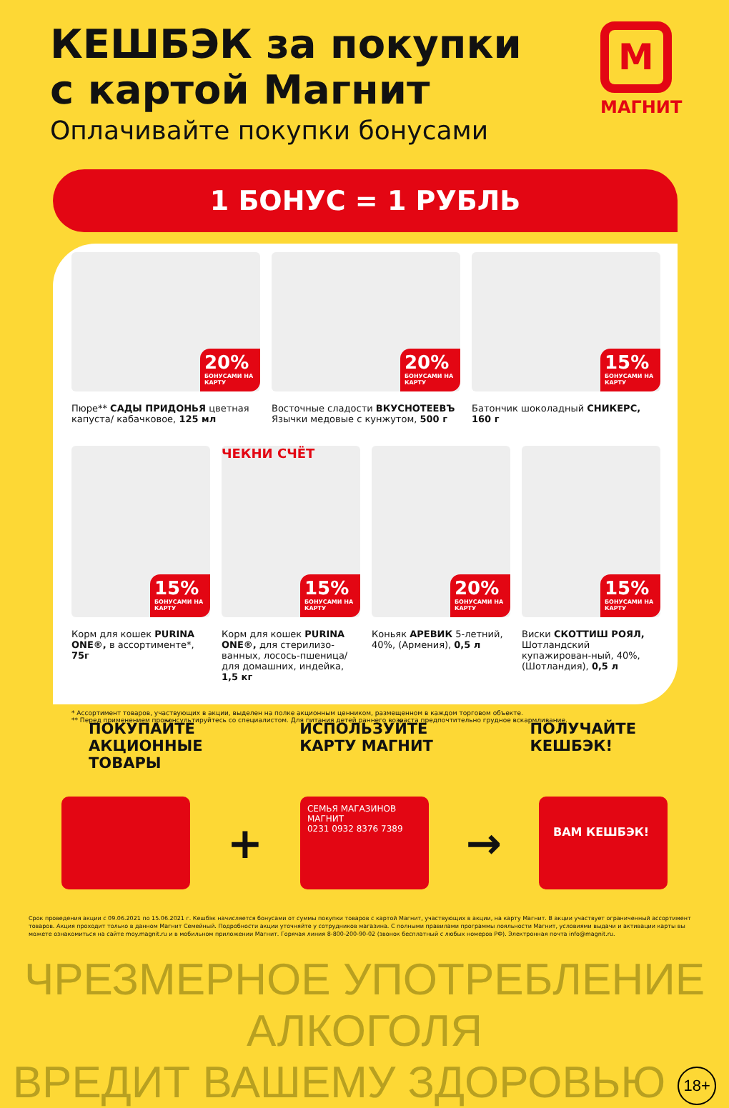КЕШБЭК за покупки
с картой Магнит
Оплачивайте покупки бонусами
М
МАГНИТ
1 БОНУС = 1 РУБЛЬ
20%
БОНУСАМИ НА КАРТУ
Пюре** САДЫ ПРИДОНЬЯ цветная капуста/ кабачковое, 125 мл
20%
БОНУСАМИ НА КАРТУ
Восточные сладости ВКУСНОТЕЕВЪ Язычки медовые с кунжутом, 500 г
15%
БОНУСАМИ НА КАРТУ
Батончик шоколадный СНИКЕРС, 160 г
15%
БОНУСАМИ НА КАРТУ
Корм для кошек PURINA ONE®, в ассортименте*, 75г
ЧЕКНИ СЧЁТ
15%
БОНУСАМИ НА КАРТУ
Корм для кошек PURINA ONE®, для стерилизо-ванных, лосось-пшеница/для домашних, индейка, 1,5 кг
20%
БОНУСАМИ НА КАРТУ
Коньяк АРЕВИК 5-летний, 40%, (Армения), 0,5 л
15%
БОНУСАМИ НА КАРТУ
Виски СКОТТИШ РОЯЛ, Шотландский купажирован-ный, 40%, (Шотландия), 0,5 л
* Ассортимент товаров, участвующих в акции, выделен на полке акционным ценником, размещенном в каждом торговом объекте.
** Перед применением проконсультируйтесь со специалистом. Для питания детей раннего возраста предпочтительно грудное вскармливание.
ПОКУПАЙТЕ
АКЦИОННЫЕ
ТОВАРЫ
ИСПОЛЬЗУЙТЕ
КАРТУ МАГНИТ
ПОЛУЧАЙТЕ
КЕШБЭК!
+
СЕМЬЯ МАГАЗИНОВ МАГНИТ
0231 0932 8376 7389
→
ВАМ КЕШБЭК!
Срок проведения акции с 09.06.2021 по 15.06.2021 г. Кешбэк начисляется бонусами от суммы покупки товаров с картой Магнит, участвующих в акции, на карту Магнит. В акции участвует ограниченный ассортимент товаров. Акция проходит только в данном Магнит Семейный. Подробности акции уточняйте у сотрудников магазина. С полными правилами программы лояльности Магнит, условиями выдачи и активации карты вы можете ознакомиться на сайте moy.magnit.ru и в мобильном приложении Магнит. Горячая линия 8-800-200-90-02 (звонок бесплатный с любых номеров РФ). Электронная почта info@magnit.ru.
ЧРЕЗМЕРНОЕ УПОТРЕБЛЕНИЕ АЛКОГОЛЯ
ВРЕДИТ ВАШЕМУ ЗДОРОВЬЮ 18+